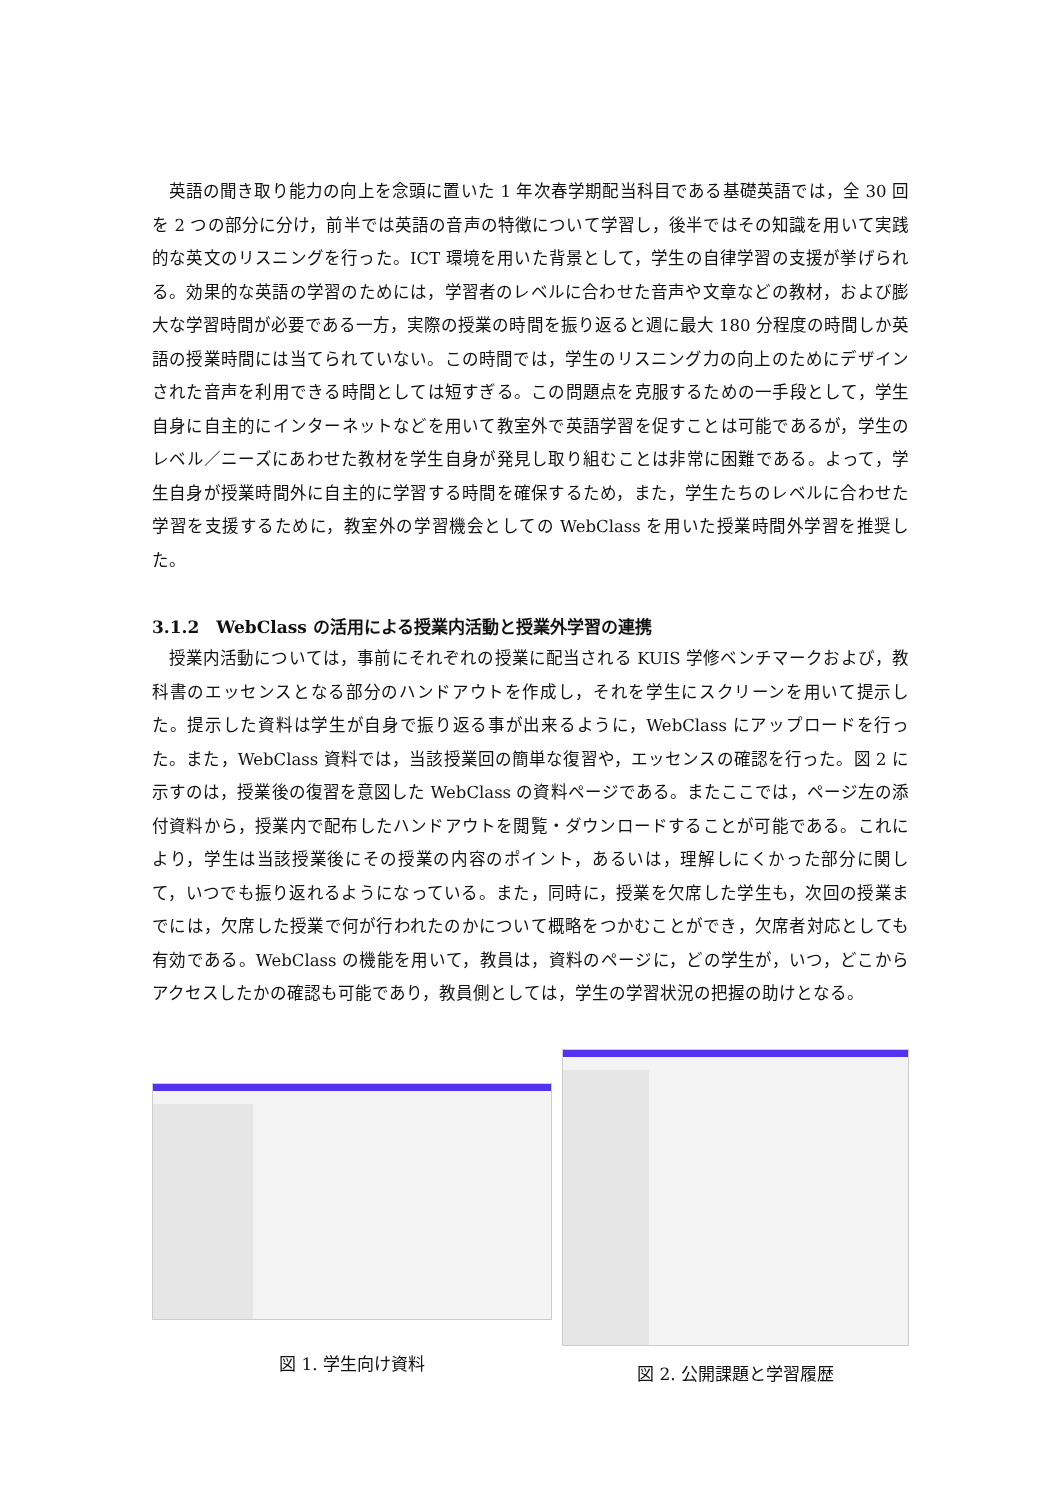英語の聞き取り能力の向上を念頭に置いた 1 年次春学期配当科目である基礎英語では，全 30 回を 2 つの部分に分け，前半では英語の音声の特徴について学習し，後半ではその知識を用いて実践的な英文のリスニングを行った。ICT 環境を用いた背景として，学生の自律学習の支援が挙げられる。効果的な英語の学習のためには，学習者のレベルに合わせた音声や文章などの教材，および膨大な学習時間が必要である一方，実際の授業の時間を振り返ると週に最大 180 分程度の時間しか英語の授業時間には当てられていない。この時間では，学生のリスニング力の向上のためにデザインされた音声を利用できる時間としては短すぎる。この問題点を克服するための一手段として，学生自身に自主的にインターネットなどを用いて教室外で英語学習を促すことは可能であるが，学生のレベル／ニーズにあわせた教材を学生自身が発見し取り組むことは非常に困難である。よって，学生自身が授業時間外に自主的に学習する時間を確保するため，また，学生たちのレベルに合わせた学習を支援するために，教室外の学習機会としての WebClass を用いた授業時間外学習を推奨した。
3.1.2　WebClass の活用による授業内活動と授業外学習の連携
授業内活動については，事前にそれぞれの授業に配当される KUIS 学修ベンチマークおよび，教科書のエッセンスとなる部分のハンドアウトを作成し，それを学生にスクリーンを用いて提示した。提示した資料は学生が自身で振り返る事が出来るように，WebClass にアップロードを行った。また，WebClass 資料では，当該授業回の簡単な復習や，エッセンスの確認を行った。図 2 に示すのは，授業後の復習を意図した WebClass の資料ページである。またここでは，ページ左の添付資料から，授業内で配布したハンドアウトを閲覧・ダウンロードすることが可能である。これにより，学生は当該授業後にその授業の内容のポイント，あるいは，理解しにくかった部分に関して，いつでも振り返れるようになっている。また，同時に，授業を欠席した学生も，次回の授業までには，欠席した授業で何が行われたのかについて概略をつかむことができ，欠席者対応としても有効である。WebClass の機能を用いて，教員は，資料のページに，どの学生が，いつ，どこからアクセスしたかの確認も可能であり，教員側としては，学生の学習状況の把握の助けとなる。
図 1. 学生向け資料
図 2. 公開課題と学習履歴